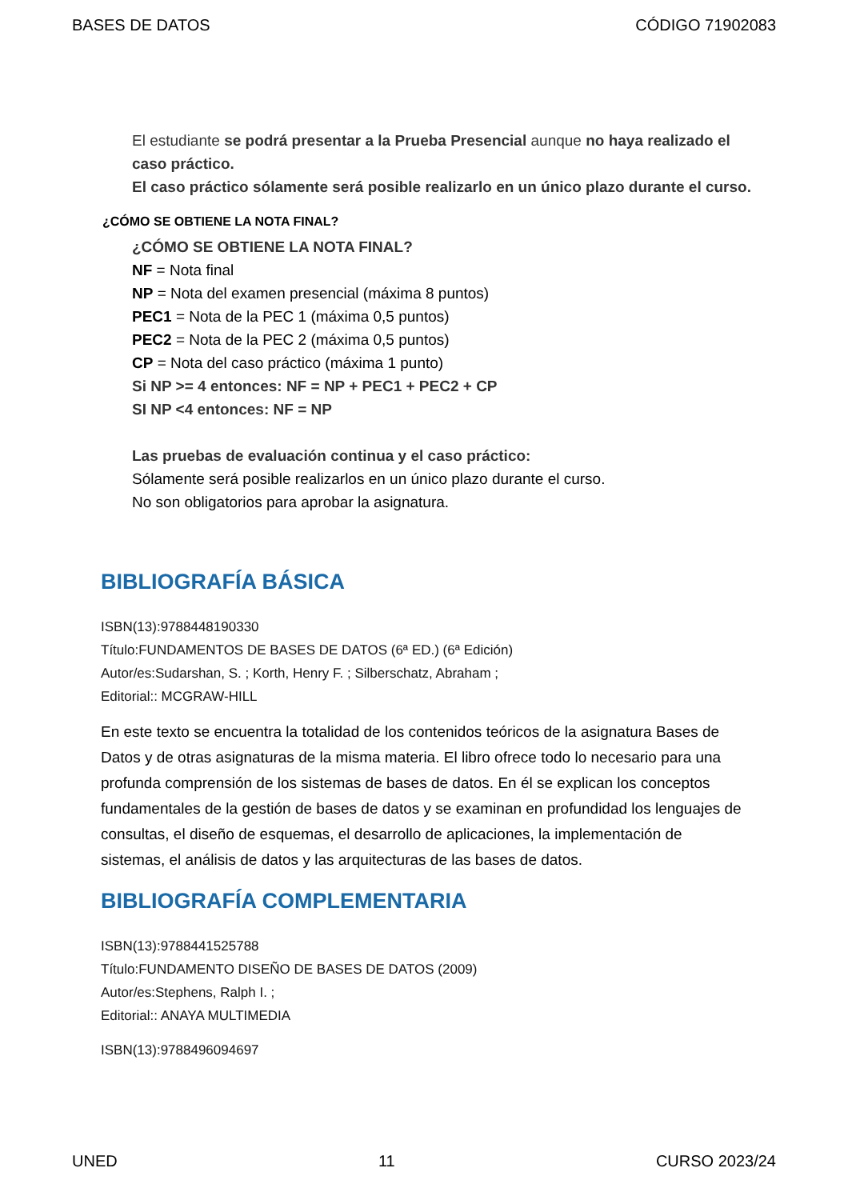BASES DE DATOS CÓDIGO 71902083
El estudiante se podrá presentar a la Prueba Presencial aunque no haya realizado el caso práctico.
El caso práctico sólamente será posible realizarlo en un único plazo durante el curso.
¿CÓMO SE OBTIENE LA NOTA FINAL?
¿CÓMO SE OBTIENE LA NOTA FINAL?
NF = Nota final
NP = Nota del examen presencial (máxima 8 puntos)
PEC1 = Nota de la PEC 1 (máxima 0,5 puntos)
PEC2 = Nota de la PEC 2 (máxima 0,5 puntos)
CP = Nota del caso práctico (máxima 1 punto)
Si NP >= 4 entonces: NF = NP + PEC1 + PEC2 + CP
SI NP <4 entonces: NF = NP
Las pruebas de evaluación continua y el caso práctico:
Sólamente será posible realizarlos en un único plazo durante el curso.
No son obligatorios para aprobar la asignatura.
BIBLIOGRAFÍA BÁSICA
ISBN(13):9788448190330
Título:FUNDAMENTOS DE BASES DE DATOS (6ª ED.) (6ª Edición)
Autor/es:Sudarshan, S. ; Korth, Henry F. ; Silberschatz, Abraham ;
Editorial:: MCGRAW-HILL
En este texto se encuentra la totalidad de los contenidos teóricos de la asignatura Bases de Datos y de otras asignaturas de la misma materia. El libro ofrece todo lo necesario para una profunda comprensión de los sistemas de bases de datos. En él se explican los conceptos fundamentales de la gestión de bases de datos y se examinan en profundidad los lenguajes de consultas, el diseño de esquemas, el desarrollo de aplicaciones, la implementación de sistemas, el análisis de datos y las arquitecturas de las bases de datos.
BIBLIOGRAFÍA COMPLEMENTARIA
ISBN(13):9788441525788
Título:FUNDAMENTO DISEÑO DE BASES DE DATOS (2009)
Autor/es:Stephens, Ralph I. ;
Editorial:: ANAYA MULTIMEDIA
ISBN(13):9788496094697
UNED 11 CURSO 2023/24